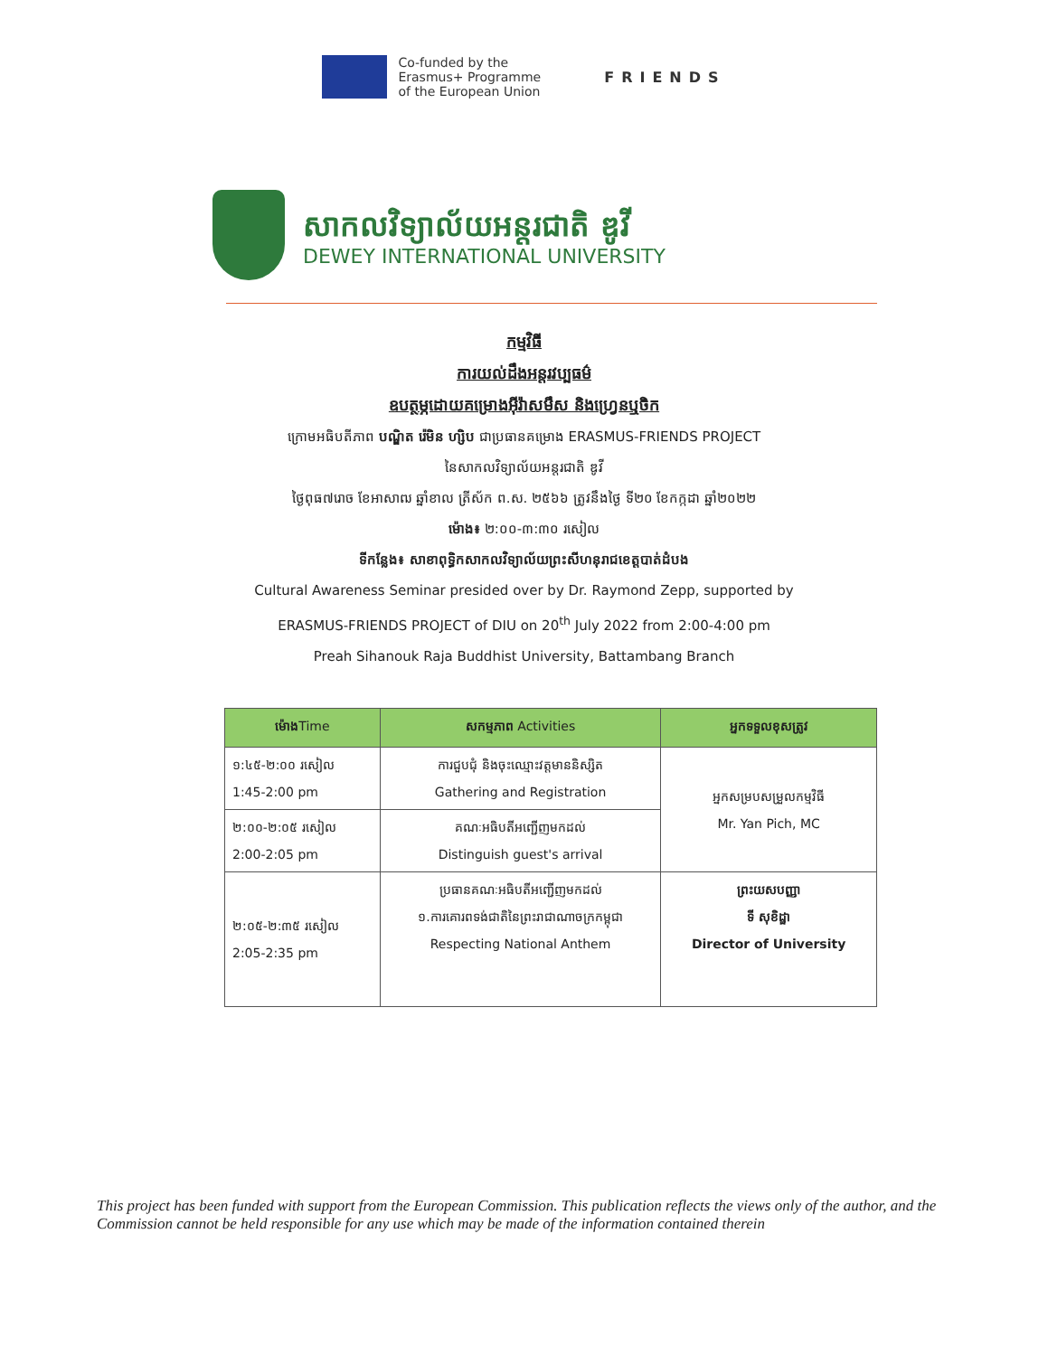Co-funded by the
Erasmus+ Programme
of the European Union
FRIENDS
សាកលវិទ្យាល័យអន្តរជាតិ ឌូវី
DEWEY INTERNATIONAL UNIVERSITY
កម្មវិធី
ការយល់ដឹងអន្តរវប្បធម៌
ឧបត្ថម្ភដោយគម្រោងអ៊ីរ៉ាសមឹស និងហ្វ្រេនឬចិក
ក្រោមអធិបតីភាព បណ្ឌិត រ៉េមិន ហ្សិប ជាប្រធានគម្រោង ERASMUS-FRIENDS PROJECT
នៃសាកលវិទ្យាល័យអន្តរជាតិ ឌូវី
ថ្ងៃពុធ៧រោច ខែអាសាឍ ឆ្នាំខាល ត្រីស័ក ព.ស. ២៥៦៦ ត្រូវនឹងថ្ងៃ ទី២០ ខែកក្កដា ឆ្នាំ២០២២
ម៉ោង៖ ២:០០-៣:៣០ រសៀល
ទីកន្លែង៖ សាខាពុទ្ធិកសាកលវិទ្យាល័យព្រះសីហនុរាជខេត្តបាត់ដំបង
Cultural Awareness Seminar presided over by Dr. Raymond Zepp, supported by
ERASMUS-FRIENDS PROJECT of DIU on 20<sup>th</sup> July 2022 from 2:00-4:00 pm
Preah Sihanouk Raja Buddhist University, Battambang Branch
| ម៉ោង Time | សកម្មភាព Activities | អ្នកទទួលខុសត្រូវ |
| --- | --- | --- |
| ១:៤៥-២:០០ រសៀល 1:45-2:00 pm | ការជួបជុំ និងចុះឈ្មោះវត្តមាននិស្សិត Gathering and Registration | អ្នកសម្របសម្រួលកម្មវិធី Mr. Yan Pich, MC |
| ២:០០-២:០៥ រសៀល 2:00-2:05 pm | គណៈអធិបតីអញ្ជើញមកដល់ Distinguish guest's arrival | |
| ២:០៥-២:៣៥ រសៀល 2:05-2:35 pm | ប្រធានគណៈអធិបតីអញ្ជើញមកដល់ ១.ការគោរពទង់ជាតិនៃព្រះរាជាណាចក្រកម្ពុជា Respecting National Anthem | ព្រះយសបញ្ញា ទី សុខិដ្ឋា Director of University |
This project has been funded with support from the European Commission. This publication reflects the views only of the author, and the Commission cannot be held responsible for any use which may be made of the information contained therein